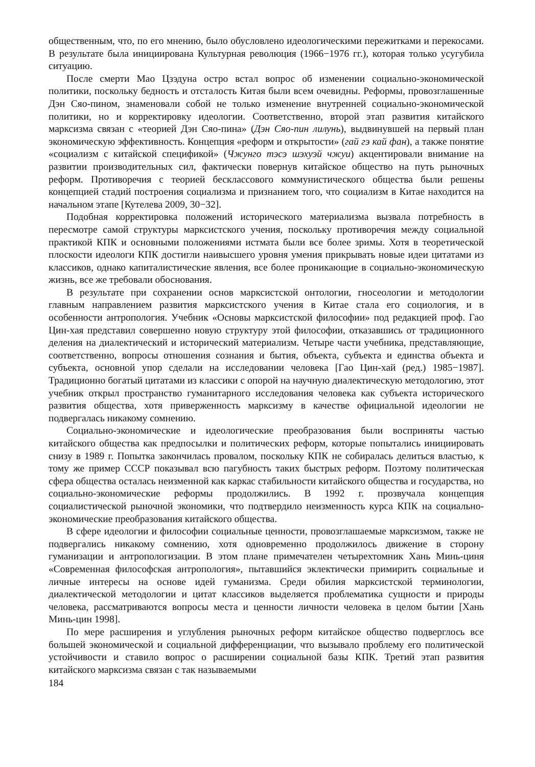общественным, что, по его мнению, было обусловлено идеологическими пережитками и перекосами. В результате была инициирована Культурная революция (1966−1976 гг.), которая только усугубила ситуацию.
После смерти Мао Цзэдуна остро встал вопрос об изменении социально-экономической политики, поскольку бедность и отсталость Китая были всем очевидны. Реформы, провозглашенные Дэн Сяо-пином, знаменовали собой не только изменение внутренней социально-экономической политики, но и корректировку идеологии. Соответственно, второй этап развития китайского марксизма связан с «теорией Дэн Сяо-пина» (Дэн Сяо-пин лилунь), выдвинувшей на первый план экономическую эффективность. Концепция «реформ и открытости» (гай гэ кай фан), а также понятие «социализм с китайской спецификой» (Чжунго тэсэ шэхуэй чжуи) акцентировали внимание на развитии производительных сил, фактически повернув китайское общество на путь рыночных реформ. Противоречия с теорией бесклассового коммунистического общества были решены концепцией стадий построения социализма и признанием того, что социализм в Китае находится на начальном этапе [Кутелева 2009, 30−32].
Подобная корректировка положений исторического материализма вызвала потребность в пересмотре самой структуры марксистского учения, поскольку противоречия между социальной практикой КПК и основными положениями истмата были все более зримы. Хотя в теоретической плоскости идеологи КПК достигли наивысшего уровня умения прикрывать новые идеи цитатами из классиков, однако капиталистические явления, все более проникающие в социально-экономическую жизнь, все же требовали обоснования.
В результате при сохранении основ марксистской онтологии, гносеологии и методологии главным направлением развития марксистского учения в Китае стала его социология, и в особенности антропология. Учебник «Основы марксистской философии» под редакцией проф. Гао Цин-хая представил совершенно новую структуру этой философии, отказавшись от традиционного деления на диалектический и исторический материализм. Четыре части учебника, представляющие, соответственно, вопросы отношения сознания и бытия, объекта, субъекта и единства объекта и субъекта, основной упор сделали на исследовании человека [Гао Цин-хай (ред.) 1985−1987]. Традиционно богатый цитатами из классики с опорой на научную диалектическую методологию, этот учебник открыл пространство гуманитарного исследования человека как субъекта исторического развития общества, хотя приверженность марксизму в качестве официальной идеологии не подвергалась никакому сомнению.
Социально-экономические и идеологические преобразования были восприняты частью китайского общества как предпосылки и политических реформ, которые попытались инициировать снизу в 1989 г. Попытка закончилась провалом, поскольку КПК не собиралась делиться властью, к тому же пример СССР показывал всю пагубность таких быстрых реформ. Поэтому политическая сфера общества осталась неизменной как каркас стабильности китайского общества и государства, но социально-экономические реформы продолжились. В 1992 г. прозвучала концепция социалистической рыночной экономики, что подтвердило неизменность курса КПК на социально-экономические преобразования китайского общества.
В сфере идеологии и философии социальные ценности, провозглашаемые марксизмом, также не подвергались никакому сомнению, хотя одновременно продолжилось движение в сторону гуманизации и антропологизации. В этом плане примечателен четырехтомник Хань Минь-циня «Современная философская антропология», пытавшийся эклектически примирить социальные и личные интересы на основе идей гуманизма. Среди обилия марксистской терминологии, диалектической методологии и цитат классиков выделяется проблематика сущности и природы человека, рассматриваются вопросы места и ценности личности человека в целом бытии [Хань Минь-цин 1998].
По мере расширения и углубления рыночных реформ китайское общество подверглось все большей экономической и социальной дифференциации, что вызывало проблему его политической устойчивости и ставило вопрос о расширении социальной базы КПК. Третий этап развития китайского марксизма связан с так называемыми
184